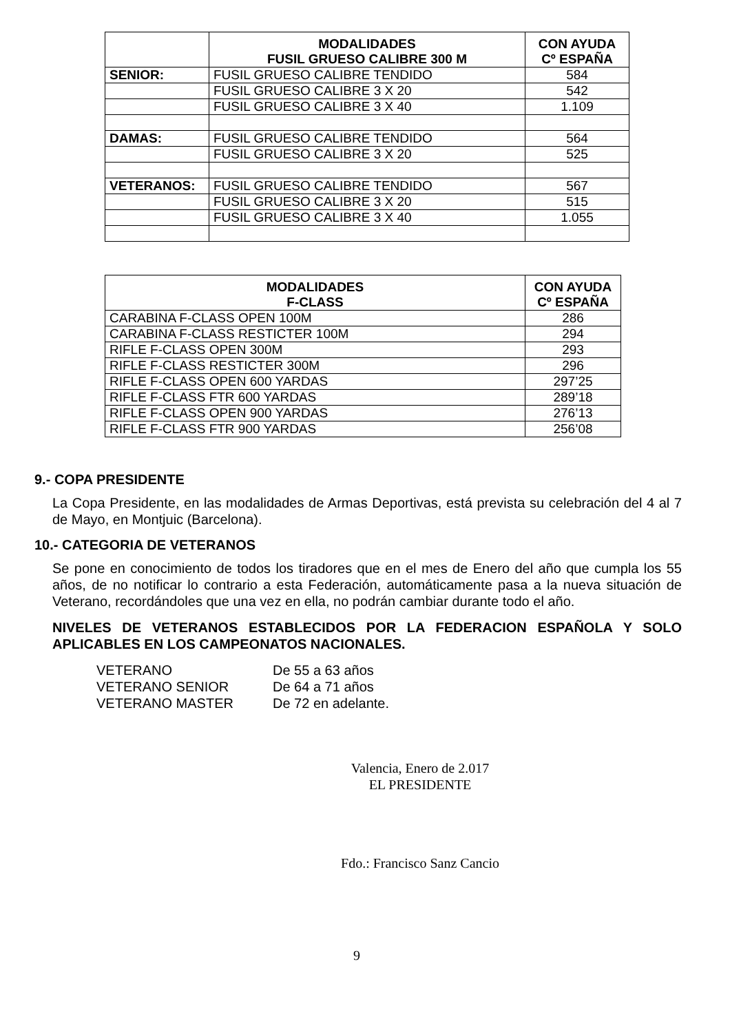| | MODALIDADES FUSIL GRUESO CALIBRE 300 M | CON AYUDA Cº ESPAÑA |
| --- | --- | --- |
| SENIOR: | FUSIL GRUESO CALIBRE TENDIDO | 584 |
| | FUSIL GRUESO CALIBRE 3 X 20 | 542 |
| | FUSIL GRUESO CALIBRE 3 X 40 | 1.109 |
| DAMAS: | FUSIL GRUESO CALIBRE TENDIDO | 564 |
| | FUSIL GRUESO CALIBRE 3 X 20 | 525 |
| VETERANOS: | FUSIL GRUESO CALIBRE TENDIDO | 567 |
| | FUSIL GRUESO CALIBRE 3 X 20 | 515 |
| | FUSIL GRUESO CALIBRE 3 X 40 | 1.055 |
| MODALIDADES F-CLASS | CON AYUDA Cº ESPAÑA |
| --- | --- |
| CARABINA F-CLASS OPEN 100M | 286 |
| CARABINA F-CLASS RESTICTER 100M | 294 |
| RIFLE F-CLASS OPEN 300M | 293 |
| RIFLE F-CLASS RESTICTER 300M | 296 |
| RIFLE F-CLASS OPEN 600 YARDAS | 297’25 |
| RIFLE F-CLASS FTR 600 YARDAS | 289’18 |
| RIFLE F-CLASS OPEN 900 YARDAS | 276’13 |
| RIFLE F-CLASS FTR 900 YARDAS | 256’08 |
9.- COPA PRESIDENTE
La Copa Presidente, en las modalidades de Armas Deportivas, está prevista su celebración del 4 al 7 de Mayo, en Montjuic (Barcelona).
10.- CATEGORIA DE VETERANOS
Se pone en conocimiento de todos los tiradores que en el mes de Enero del año que cumpla los 55 años, de no notificar lo contrario a esta Federación, automáticamente pasa a la nueva situación de Veterano, recordándoles que una vez en ella, no podrán cambiar durante todo el año.
NIVELES DE VETERANOS ESTABLECIDOS POR LA FEDERACION ESPAÑOLA Y SOLO APLICABLES EN LOS CAMPEONATOS NACIONALES.
| VETERANO | De 55 a 63 años |
| VETERANO SENIOR | De 64 a 71 años |
| VETERANO MASTER | De 72 en adelante. |
Valencia, Enero de 2.017
EL PRESIDENTE
Fdo.: Francisco Sanz Cancio
9